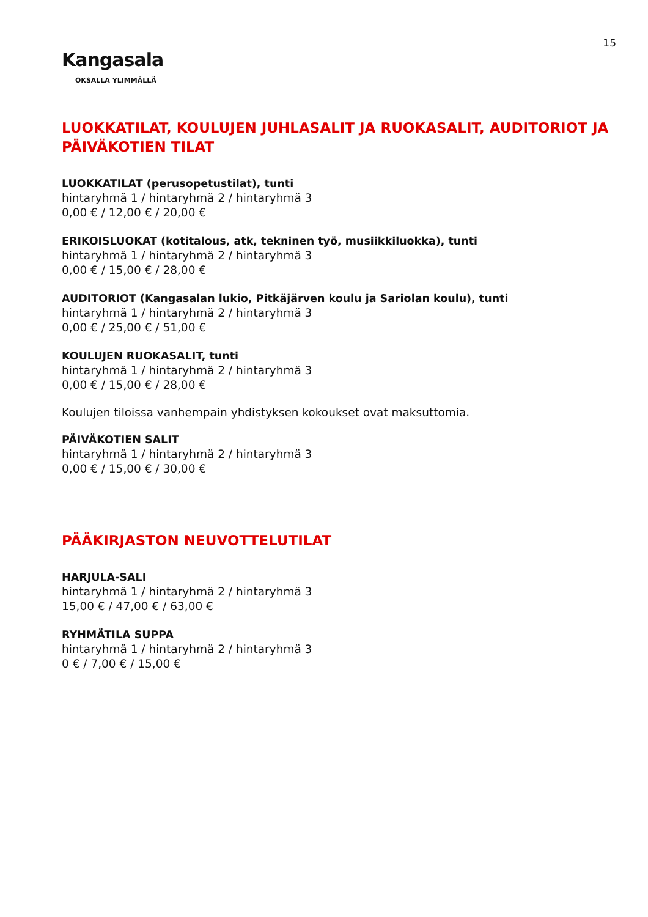15
Kangasala
OKSALLA YLIMMÄLLÄ
LUOKKATILAT, KOULUJEN JUHLASALIT JA RUOKASALIT, AUDITORIOT JA PÄIVÄKOTIEN TILAT
LUOKKATILAT (perusopetustilat), tunti
hintaryhmä 1 / hintaryhmä 2 / hintaryhmä 3
0,00 € / 12,00 € / 20,00 €
ERIKOISLUOKAT (kotitalous, atk, tekninen työ, musiikkiluokka), tunti
hintaryhmä 1 / hintaryhmä 2 / hintaryhmä 3
0,00 € / 15,00 € / 28,00 €
AUDITORIOT (Kangasalan lukio, Pitkäjärven koulu ja Sariolan koulu), tunti
hintaryhmä 1 / hintaryhmä 2 / hintaryhmä 3
0,00 € / 25,00 € / 51,00 €
KOULUJEN RUOKASALIT, tunti
hintaryhmä 1 / hintaryhmä 2 / hintaryhmä 3
0,00 € / 15,00 € / 28,00 €
Koulujen tiloissa vanhempain yhdistyksen kokoukset ovat maksuttomia.
PÄIVÄKOTIEN SALIT
hintaryhmä 1 / hintaryhmä 2 / hintaryhmä 3
0,00 € / 15,00 € / 30,00 €
PÄÄKIRJASTON NEUVOTTELUTILAT
HARJULA-SALI
hintaryhmä 1 / hintaryhmä 2 / hintaryhmä 3
15,00 € / 47,00 € / 63,00 €
RYHMÄTILA SUPPA
hintaryhmä 1 / hintaryhmä 2 / hintaryhmä 3
0 € / 7,00 € / 15,00 €